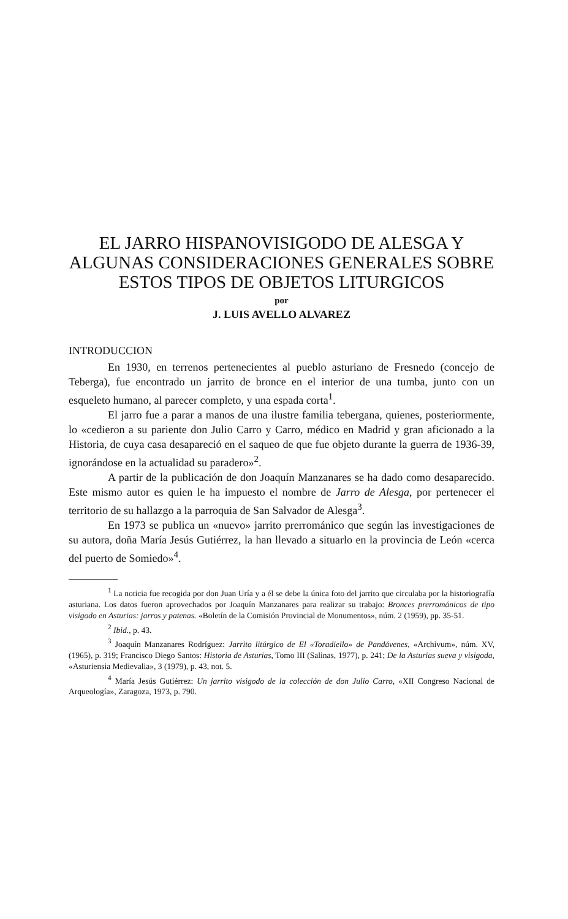EL JARRO HISPANOVISIGODO DE ALESGA Y ALGUNAS CONSIDERACIONES GENERALES SOBRE ESTOS TIPOS DE OBJETOS LITURGICOS
por
J. LUIS AVELLO ALVAREZ
INTRODUCCION
En 1930, en terrenos pertenecientes al pueblo asturiano de Fresnedo (concejo de Teberga), fue encontrado un jarrito de bronce en el interior de una tumba, junto con un esqueleto humano, al parecer completo, y una espada corta<sup>1</sup>.
El jarro fue a parar a manos de una ilustre familia tebergana, quienes, posteriormente, lo «cedieron a su pariente don Julio Carro y Carro, médico en Madrid y gran aficionado a la Historia, de cuya casa desapareció en el saqueo de que fue objeto durante la guerra de 1936-39, ignorándose en la actualidad su paradero»<sup>2</sup>.
A partir de la publicación de don Joaquín Manzanares se ha dado como desaparecido. Este mismo autor es quien le ha impuesto el nombre de Jarro de Alesga, por pertenecer el territorio de su hallazgo a la parroquia de San Salvador de Alesga<sup>3</sup>.
En 1973 se publica un «nuevo» jarrito prerrománico que según las investigaciones de su autora, doña María Jesús Gutiérrez, la han llevado a situarlo en la provincia de León «cerca del puerto de Somiedo»<sup>4</sup>.
<sup>1</sup> La noticia fue recogida por don Juan Uría y a él se debe la única foto del jarrito que circulaba por la historiografía asturiana. Los datos fueron aprovechados por Joaquín Manzanares para realizar su trabajo: Bronces prerrománicos de tipo visigodo en Asturias: jarros y patenas. «Boletín de la Comisión Provincial de Monumentos», núm. 2 (1959), pp. 35-51.
<sup>2</sup> Ibid., p. 43.
<sup>3</sup> Joaquín Manzanares Rodríguez: Jarrito litúrgico de El «Toradiello» de Pandávenes, «Archivum», núm. XV, (1965), p. 319; Francisco Diego Santos: Historia de Asturias, Tomo III (Salinas, 1977), p. 241; De la Asturias sueva y visigoda, «Asturiensia Medievalia», 3 (1979), p. 43, not. 5.
<sup>4</sup> María Jesús Gutiérrez: Un jarrito visigodo de la colección de don Julio Carro, «XII Congreso Nacional de Arqueología», Zaragoza, 1973, p. 790.